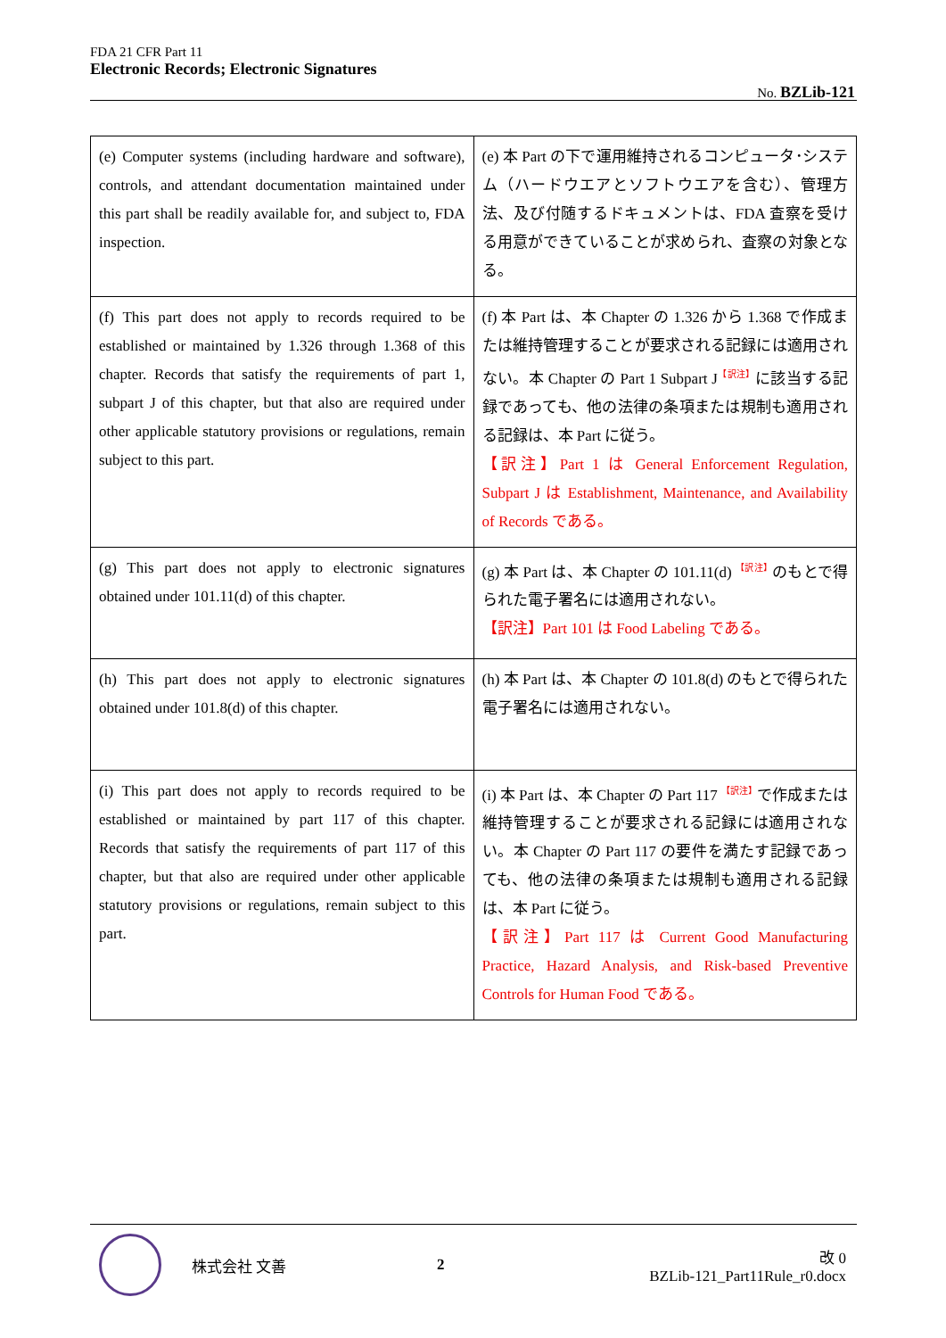FDA 21 CFR Part 11
Electronic Records; Electronic Signatures
No. BZLib-121
| (e) Computer systems (including hardware and software), controls, and attendant documentation maintained under this part shall be readily available for, and subject to, FDA inspection. | (e) 本 Part の下で運用維持されるコンピュータ･システム（ハードウエアとソフトウエアを含む）、管理方法、及び付随するドキュメントは、FDA 査察を受ける用意ができていることが求められ、査察の対象となる。 |
| (f) This part does not apply to records required to be established or maintained by 1.326 through 1.368 of this chapter. Records that satisfy the requirements of part 1, subpart J of this chapter, but that also are required under other applicable statutory provisions or regulations, remain subject to this part. | (f) 本 Part は、本 Chapter の 1.326 から 1.368 で作成または維持管理することが要求される記録には適用されない。本 Chapter の Part 1 Subpart J<sup>【訳注】</sup>に該当する記録であっても、他の法律の条項または規制も適用される記録は、本 Part に従う。 【訳注】Part 1 は General Enforcement Regulation, Subpart J は Establishment, Maintenance, and Availability of Records である。 |
| (g) This part does not apply to electronic signatures obtained under 101.11(d) of this chapter. | (g) 本 Part は、本 Chapter の 101.11(d) <sup>【訳注】</sup>のもとで得られた電子署名には適用されない。 【訳注】Part 101 は Food Labeling である。 |
| (h) This part does not apply to electronic signatures obtained under 101.8(d) of this chapter. | (h) 本 Part は、本 Chapter の 101.8(d) のもとで得られた電子署名には適用されない。 |
| (i) This part does not apply to records required to be established or maintained by part 117 of this chapter. Records that satisfy the requirements of part 117 of this chapter, but that also are required under other applicable statutory provisions or regulations, remain subject to this part. | (i) 本 Part は、本 Chapter の Part 117 <sup>【訳注】</sup>で作成または維持管理することが要求される記録には適用されない。本 Chapter の Part 117 の要件を満たす記録であっても、他の法律の条項または規制も適用される記録は、本 Part に従う。 【訳注】Part 117 は Current Good Manufacturing Practice, Hazard Analysis, and Risk-based Preventive Controls for Human Food である。 |
株式会社 文善 2
改 0
BZLib-121_Part11Rule_r0.docx